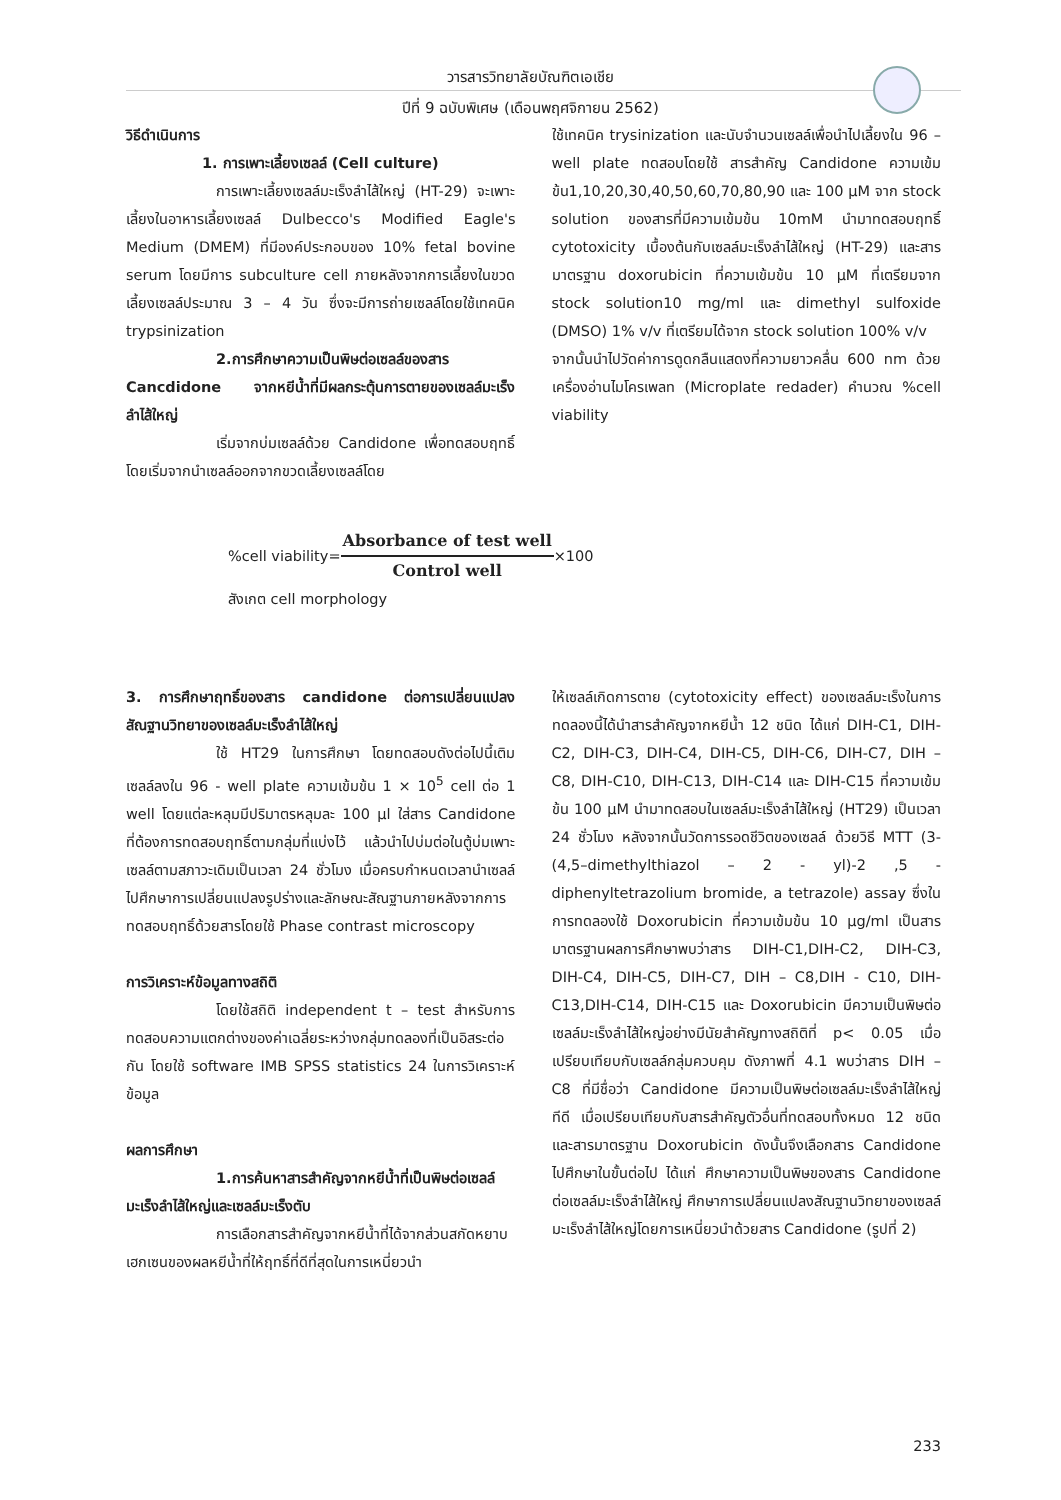วารสารวิทยาลัยบัณฑิตเอเชีย
ปีที่ 9 ฉบับพิเศษ (เดือนพฤศจิกายน 2562)
วิธีดำเนินการ
1. การเพาะเลี้ยงเซลล์ (Cell culture)
การเพาะเลี้ยงเซลล์มะเร็งลำไส้ใหญ่ (HT-29) จะเพาะเลี้ยงในอาหารเลี้ยงเซลล์ Dulbecco's Modified Eagle's Medium (DMEM) ที่มีองค์ประกอบของ 10% fetal bovine serum โดยมีการ subculture cell ภายหลังจากการเลี้ยงในขวดเลี้ยงเซลล์ประมาณ 3 – 4 วัน ซึ่งจะมีการถ่ายเซลล์โดยใช้เทคนิค trypsinization
2.การศึกษาความเป็นพิษต่อเซลล์ของสาร Cancdidone จากหยีน้ำที่มีผลกระตุ้นการตายของเซลล์มะเร็งลำไส้ใหญ่
เริ่มจากบ่มเซลล์ด้วย Candidone เพื่อทดสอบฤทธิ์โดยเริ่มจากนำเซลล์ออกจากขวดเลี้ยงเซลล์โดย
ใช้เทคนิค trysinization และนับจำนวนเซลล์เพื่อนำไปเลี้ยงใน 96 – well plate ทดสอบโดยใช้ สารสำคัญ Candidone ความเข้มข้น1,10,20,30,40,50,60,70,80,90 และ 100 μM จาก stock solution ของสารที่มีความเข้มข้น 10mM นำมาทดสอบฤทธิ์ cytotoxicity เบื้องต้นกับเซลล์มะเร็งลำไส้ใหญ่ (HT-29) และสารมาตรฐาน doxorubicin ที่ความเข้มข้น 10 μM ที่เตรียมจาก stock solution10 mg/ml และ dimethyl sulfoxide (DMSO) 1% v/v ที่เตรียมได้จาก stock solution 100% v/v
จากนั้นนำไปวัดค่าการดูดกลืนแสดงที่ความยาวคลื่น 600 nm ด้วยเครื่องอ่านไมโครเพลท (Microplate redader) คำนวณ %cell viability
%cell viability=
Absorbance of test well
Control well
×100
สังเกต cell morphology
3. การศึกษาฤทธิ์ของสาร candidone ต่อการเปลี่ยนแปลงสัณฐานวิทยาของเซลล์มะเร็งลำไส้ใหญ่
ใช้ HT29 ในการศึกษา โดยทดสอบดังต่อไปนี้เติมเซลล์ลงใน 96 - well plate ความเข้มข้น 1 × 10<sup>5</sup> cell ต่อ 1 well โดยแต่ละหลุมมีปริมาตรหลุมละ 100 μl ใส่สาร Candidone ที่ต้องการทดสอบฤทธิ์ตามกลุ่มที่แบ่งไว้ แล้วนำไปบ่มต่อในตู้บ่มเพาะเซลล์ตามสภาวะเดิมเป็นเวลา 24 ชั่วโมง เมื่อครบกำหนดเวลานำเซลล์ไปศึกษาการเปลี่ยนแปลงรูปร่างและลักษณะสัณฐานภายหลังจากการทดสอบฤทธิ์ด้วยสารโดยใช้ Phase contrast microscopy
การวิเคราะห์ข้อมูลทางสถิติ
โดยใช้สถิติ independent t – test สำหรับการทดสอบความแตกต่างของค่าเฉลี่ยระหว่างกลุ่มทดลองที่เป็นอิสระต่อกัน โดยใช้ software IMB SPSS statistics 24 ในการวิเคราะห์ข้อมูล
ผลการศึกษา
1.การค้นหาสารสำคัญจากหยีน้ำที่เป็นพิษต่อเซลล์มะเร็งลำไส้ใหญ่และเซลล์มะเร็งตับ
การเลือกสารสำคัญจากหยีน้ำที่ได้จากส่วนสกัดหยาบเฮกเซนของผลหยีน้ำที่ให้ฤทธิ์ที่ดีที่สุดในการเหนี่ยวนำ
ให้เซลล์เกิดการตาย (cytotoxicity effect) ของเซลล์มะเร็งในการทดลองนี้ได้นำสารสำคัญจากหยีน้ำ 12 ชนิด ได้แก่ DIH-C1, DIH-C2, DIH-C3, DIH-C4, DIH-C5, DIH-C6, DIH-C7, DIH – C8, DIH-C10, DIH-C13, DIH-C14 และ DIH-C15 ที่ความเข้มข้น 100 μM นำมาทดสอบในเซลล์มะเร็งลำไส้ใหญ่ (HT29) เป็นเวลา 24 ชั่วโมง หลังจากนั้นวัดการรอดชีวิตของเซลล์ ด้วยวิธี MTT (3-(4,5–dimethylthiazol – 2 - yl)-2 ,5 - diphenyltetrazolium bromide, a tetrazole) assay ซึ่งในการทดลองใช้ Doxorubicin ที่ความเข้มข้น 10 μg/ml เป็นสารมาตรฐานผลการศึกษาพบว่าสาร DIH-C1,DIH-C2, DIH-C3, DIH-C4, DIH-C5, DIH-C7, DIH – C8,DIH - C10, DIH-C13,DIH-C14, DIH-C15 และ Doxorubicin มีความเป็นพิษต่อเซลล์มะเร็งลำไส้ใหญ่อย่างมีนัยสำคัญทางสถิติที่ p< 0.05 เมื่อเปรียบเทียบกับเซลล์กลุ่มควบคุม ดังภาพที่ 4.1 พบว่าสาร DIH – C8 ที่มีชื่อว่า Candidone มีความเป็นพิษต่อเซลล์มะเร็งลำไส้ใหญ่ ทีดี เมื่อเปรียบเทียบกับสารสำคัญตัวอื่นที่ทดสอบทั้งหมด 12 ชนิดและสารมาตรฐาน Doxorubicin ดังนั้นจึงเลือกสาร Candidone ไปศึกษาในขั้นต่อไป ได้แก่ ศึกษาความเป็นพิษของสาร Candidone ต่อเซลล์มะเร็งลำไส้ใหญ่ ศึกษาการเปลี่ยนแปลงสัณฐานวิทยาของเซลล์มะเร็งลำไส้ใหญ่โดยการเหนี่ยวนำด้วยสาร Candidone (รูปที่ 2)
233